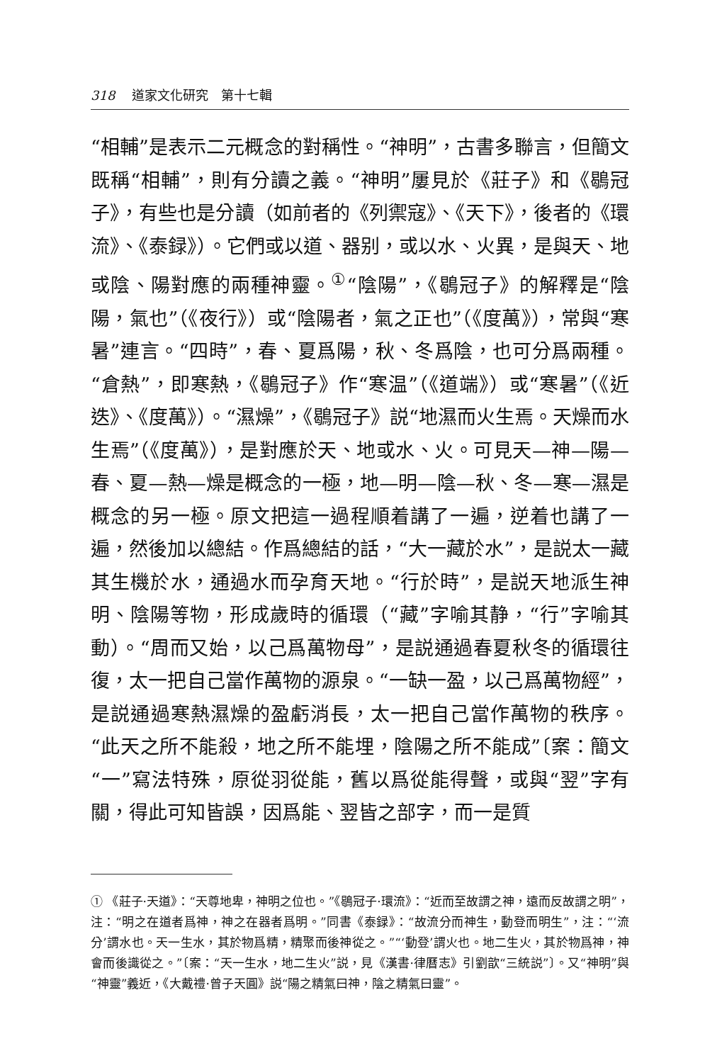318 道家文化研究　第十七輯
“相輔”是表示二元概念的對稱性。“神明”，古書多聯言，但簡文既稱“相輔”，則有分讀之義。“神明”屢見於《莊子》和《鶡冠子》，有些也是分讀（如前者的《列禦寇》、《天下》，後者的《環流》、《泰録》）。它們或以道、器别，或以水、火異，是與天、地或陰、陽對應的兩種神靈。<sup>①</sup>“陰陽”，《鶡冠子》的解釋是“陰陽，氣也”（《夜行》）或“陰陽者，氣之正也”（《度萬》），常與“寒暑”連言。“四時”，春、夏爲陽，秋、冬爲陰，也可分爲兩種。“倉熱”，即寒熱，《鶡冠子》作“寒温”（《道端》）或“寒暑”（《近迭》、《度萬》）。“濕燥”，《鶡冠子》説“地濕而火生焉。天燥而水生焉”（《度萬》），是對應於天、地或水、火。可見天—神—陽—春、夏—熱—燥是概念的一極，地—明—陰—秋、冬—寒—濕是概念的另一極。原文把這一過程順着講了一遍，逆着也講了一遍，然後加以總結。作爲總結的話，“大一藏於水”，是説太一藏其生機於水，通過水而孕育天地。“行於時”，是説天地派生神明、陰陽等物，形成歲時的循環（“藏”字喻其静，“行”字喻其動）。“周而又始，以己爲萬物母”，是説通過春夏秋冬的循環往復，太一把自己當作萬物的源泉。“一缺一盈，以己爲萬物經”，是説通過寒熱濕燥的盈虧消長，太一把自己當作萬物的秩序。“此天之所不能殺，地之所不能埋，陰陽之所不能成”〔案：簡文“一”寫法特殊，原從羽從能，舊以爲從能得聲，或與“翌”字有關，得此可知皆誤，因爲能、翌皆之部字，而一是質
① 《莊子·天道》：“天尊地卑，神明之位也。”《鶡冠子·環流》：“近而至故謂之神，遠而反故謂之明”，注：“明之在道者爲神，神之在器者爲明。”同書《泰録》：“故流分而神生，動登而明生”，注：“‘流分’謂水也。天一生水，其於物爲精，精聚而後神從之。”“‘動登’謂火也。地二生火，其於物爲神，神會而後識從之。”〔案：“天一生水，地二生火”説，見《漢書·律曆志》引劉歆“三統説”〕。又“神明”與“神靈”義近，《大戴禮·曾子天圓》説“陽之精氣曰神，陰之精氣曰靈”。